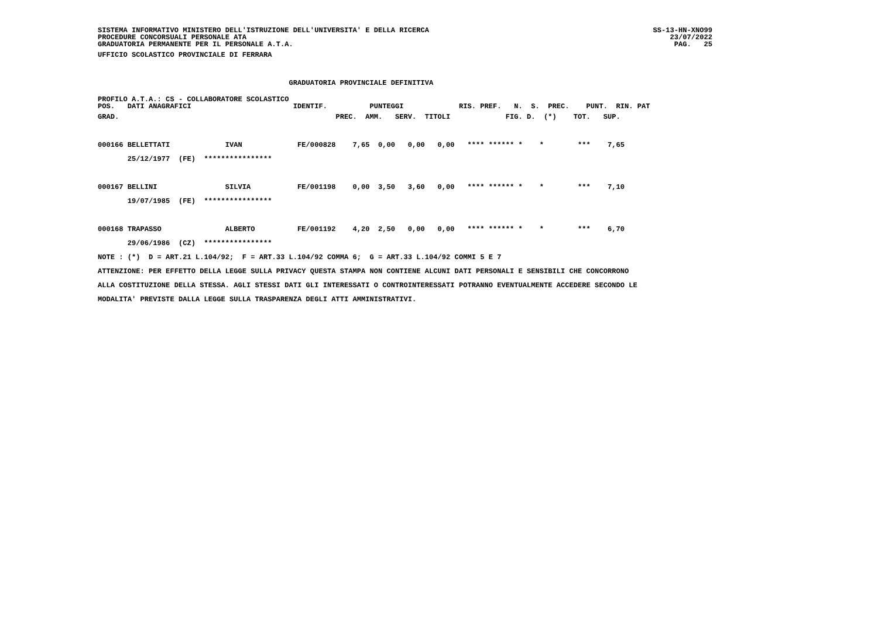SISTEMA INFORMATIVO MINISTERO DELL'ISTRUZIONE DELL'UNIVERSITA' E DELLA RICERCA
PROCEDURE CONCORSUALI PERSONALE ATA
GRADUATORIA PERMANENTE PER IL PERSONALE A.T.A.
SS-13-HN-XNO99
23/07/2022
PAG.   25
UFFICIO SCOLASTICO PROVINCIALE DI FERRARA

                                             GRADUATORIA PROVINCIALE DEFINITIVA
PROFILO A.T.A.: CS - COLLABORATORE SCOLASTICO
POS.   DATI ANAGRAFICI                        IDENTIF.          PUNTEGGI             RIS. PREF.   N.  S.  PREC.    PUNT.  RIN. PAT
GRAD.                                                   PREC.  AMM.   SERV.  TITOLI             FIG. D.  (*)    TOT.   SUP.

000166 BELLETTATI             IVAN             FE/000828    7,65  0,00   0,00   0,00   **** ****** *    *        ***    7,65
       25/12/1977  (FE)  ****************

000167 BELLINI                SILVIA           FE/001198    0,00  3,50   3,60   0,00   **** ****** *    *        ***    7,10
       19/07/1985  (FE)  ****************

000168 TRAPASSO               ALBERTO          FE/001192    4,20  2,50   0,00   0,00   **** ****** *    *        ***    6,70
       29/06/1986  (CZ)  ****************
NOTE : (*)  D = ART.21 L.104/92;  F = ART.33 L.104/92 COMMA 6;  G = ART.33 L.104/92 COMMI 5 E 7
ATTENZIONE: PER EFFETTO DELLA LEGGE SULLA PRIVACY QUESTA STAMPA NON CONTIENE ALCUNI DATI PERSONALI E SENSIBILI CHE CONCORRONO
ALLA COSTITUZIONE DELLA STESSA. AGLI STESSI DATI GLI INTERESSATI O CONTROINTERESSATI POTRANNO EVENTUALMENTE ACCEDERE SECONDO LE
MODALITA' PREVISTE DALLA LEGGE SULLA TRASPARENZA DEGLI ATTI AMMINISTRATIVI.